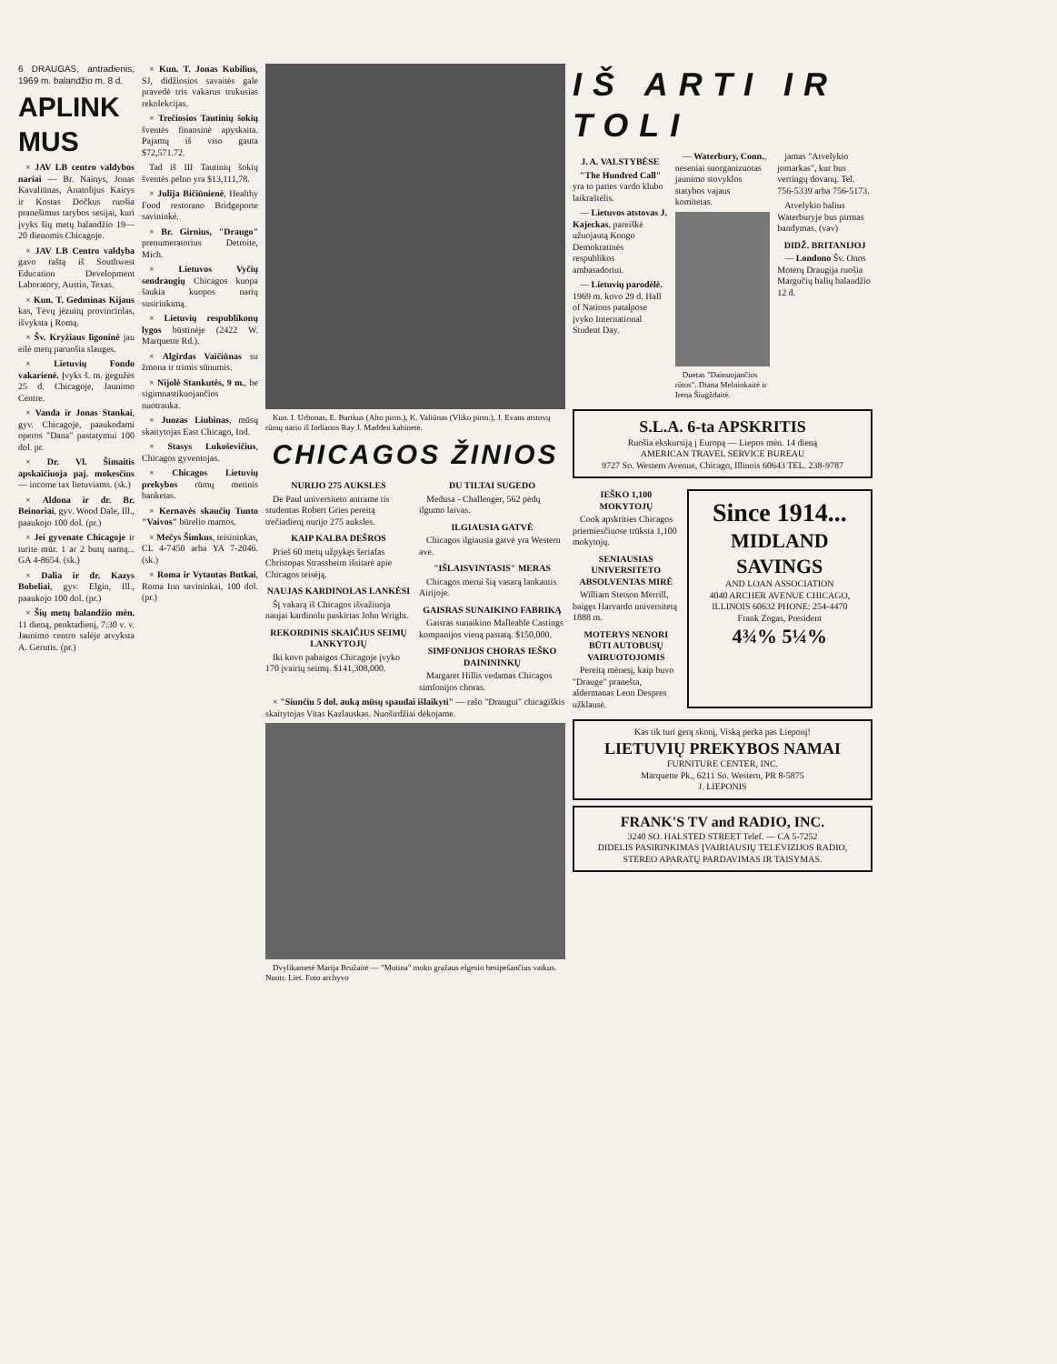6 DRAUGAS, antradienis, 1969 m. balandžio m. 8 d.
APLINK MUS
× JAV LB centro valdybos nariai — Br. Nainys, Jonas Kavaliūnas, Anatolijus Kairys ir Kostas Dočkus ruošia pranešimus tarybos sesijai, kuri įvyks šių metų balandžio 19—20 dienomis Chicagoje.
× JAV LB Centro valdyba gavo raštą iš Southwest Education Development Laboratory, Austin, Texas.
× Kun. T. Gedminas Kijaus kas, Tėvų jėzuitų provinciolas, išvyksta į Romą.
× Šv. Kryžiaus ligoninė jau eilė metų paruošia slauges.
× Lietuvių Fondo vakarienė. Įvyks š. m. gegužės 25 d. Chicagoje, Jaunimo Centre.
× Vanda ir Jonas Stankai, gyv. Chicagoje, paaukodami operos "Dana" pastatymui 100 dol. pr.
× Dr. Vl. Šimaitis apskaičiuoja paj. mokesčius — income tax lietuviams. (sk.)
× Aldona ir dr. Br. Beinoriai, gyv. Wood Dale, Ill., paaukojo 100 dol. (pr.)
× Jei gyvenate Chicagoje ir turite mūr. 1 ar 2 butų namą... GA 4-8654. (sk.)
× Dalia ir dr. Kazys Bobeliai, gyv. Elgin, Ill., paaukojo 100 dol. (pr.)
× Šių metų balandžio mėn. 11 dieną, penktadienį, 7:30 v. v. Jaunimo centro salėje atvyksta A. Gerutis. (pr.)
× Kun. T. Jonas Kubilius, SJ, didžiosios savaitės gale pravedė tris vakarus trukusias rekolekcijas.
× Trečiosios Tautinių šokių šventės finansinė apyskaita. Pajamų iš viso gauta $72,571.72.
Tad iš III Tautinių šokių šventės pelno yra $13,111,78.
× Julija Bičiūnienė, Healthy Food restorano Bridgeporte savininkė.
× Br. Girnius, "Draugo" prenumeratorius Detroite, Mich.
× Lietuvos Vyčių sendraugių Chicagos kuopa šaukia kuopos narių susirinkimą.
× Lietuvių respublikonų lygos būstinėje (2422 W. Marquette Rd.).
× Algirdas Vaičiūnas su žmona ir trimis sūnumis.
× Nijolė Stankutės, 9 m., be sigimnastikuojančios nuotrauka.
× Juozas Liubinas, mūsų skaitytojas East Chicago, Ind.
× Stasys Lukoševičius, Chicagos gyventojas.
× Chicagos Lietuvių prekybos rūmų metinis banketas.
× Kernavės skaučių Tunto "Vaivos" būrelio mamos.
× Mečys Šimkus, teisininkas, CL 4-7450 arba YA 7-2046. (sk.)
× Roma ir Vytautas Butkai, Roma Inn savininkai, 100 dol. (pr.)
Kun. I. Urbonas, E. Bartkus (Alto pirm.), K. Valiūnas (Vliko pirm.), J. Evans atstovų rūmų nario iš Indianos Ray J. Madden kabinete.
CHICAGOS ŽINIOS
NURIJO 275 AUKSLES
De Paul universiteto antrame tis studentas Robert Gries pereitą trečiadienį nurijo 275 auksles.
KAIP KALBA DEŠROS
Prieš 60 metų užpykęs šeriafas Christopas Strassheim išsitarė apie Chicagos teisėją.
NAUJAS KARDINOLAS LANKĖSI
Šį vakarą iš Chicagos išvažiuoja naujai kardinolu paskirtas John Wright.
REKORDINIS SKAIČIUS SEIMŲ LANKYTOJŲ
Iki kovo pabaigos Chicagoje įvyko 170 įvairių seimų. $141,308,000.
DU TILTAI SUGEDO
Medusa - Challenger, 562 pėdų ilgumo laivas.
ILGIAUSIA GATVĖ
Chicagos ilgiausia gatvė yra Western ave.
"IŠLAISVINTASIS" MERAS
Chicagos merui šią vasarą lankantis Airijoje.
GAISRAS SUNAIKINO FABRIKĄ
Gaisras sunaikino Malleable Castings kompanijos vieną pastatą. $150,000.
SIMFONIJOS CHORAS IEŠKO DAINININKŲ
Margaret Hillis vedamas Chicagos simfonijos choras.
× "Siunčiu 5 dol. auką mūsų spaudai išlaikyti" — rašo "Draugui" chicagiškis skaitytojas Vitas Kazlauskas. Nuoširdžiai dėkojame.
Dvylikametė Marija Bružaitė — "Motina" moko gražaus elgesio besipešančius vaikus. Nuotr. Liet. Foto archyvo
IŠ ARTI IR TOLI
J. A. VALSTYBĖSE
"The Hundred Call" yra to paties vardo klubo laikraštėlis.
— Lietuvos atstovas J. Kajeckas, pareiškė užuojautą Kongo Demokratinės respublikos ambasadoriui.
— Lietuvių parodėlė. 1969 m. kovo 29 d. Hall of Nations patalpose įvyko International Student Day.
— Waterbury, Conn., neseniai suorganizuotas jaunimo stovyklos statybos vajaus komitetas.
Duetas "Dainuojančios rūtos". Diana Melninkaitė ir Irena Šiugždaitė.
jamas "Atvelykio jomarkas", kur bus vertingų dovanų. Tel. 756-5339 arba 756-5173.
Atvelykio balius Waterburyje bus pirmas bandymas. (vav)
DIDŽ. BRITANIJOJ
— Londono Šv. Onos Moterų Draugija ruošia Margučių balių balandžio 12 d.
S.L.A. 6-ta APSKRITIS
Ruošia ekskursiją į Europą — Liepos mėn. 14 dieną
AMERICAN TRAVEL SERVICE BUREAU
9727 So. Western Avenue, Chicago, Illinois 60643 TEL. 238-9787
IEŠKO 1,100 MOKYTOJŲ
Cook apskrities Chicagos priemiesčiuose trūksta 1,100 mokytojų.
SENIAUSIAS UNIVERSITETO ABSOLVENTAS MIRĖ
William Stetson Merrill, baigęs Harvardo universitetą 1888 m.
MOTERYS NENORI BŪTI AUTOBUSŲ VAIRUOTOJOMIS
Pereitą mėnesį, kaip buvo "Drauge" pranešta, aldermanas Leon Despres užklausė.
Since 1914...
MIDLAND SAVINGS
AND LOAN ASSOCIATION
4040 ARCHER AVENUE CHICAGO, ILLINOIS 60632 PHONE: 254-4470
Frank Zogas, President
4¾% 5¼%
Kas tik turi gerą skonį, Viską perka pas Lieponį!
LIETUVIŲ PREKYBOS NAMAI
FURNITURE CENTER, INC.
Marquette Pk., 6211 So. Western, PR 8-5875
J. LIEPONIS
FRANK'S TV and RADIO, INC.
3240 SO. HALSTED STREET Telef. — CA 5-7252
DIDELIS PASIRINKIMAS ĮVAIRIAUSIŲ TELEVIZIJOS RADIO, STEREO APARATŲ PARDAVIMAS IR TAISYMAS.